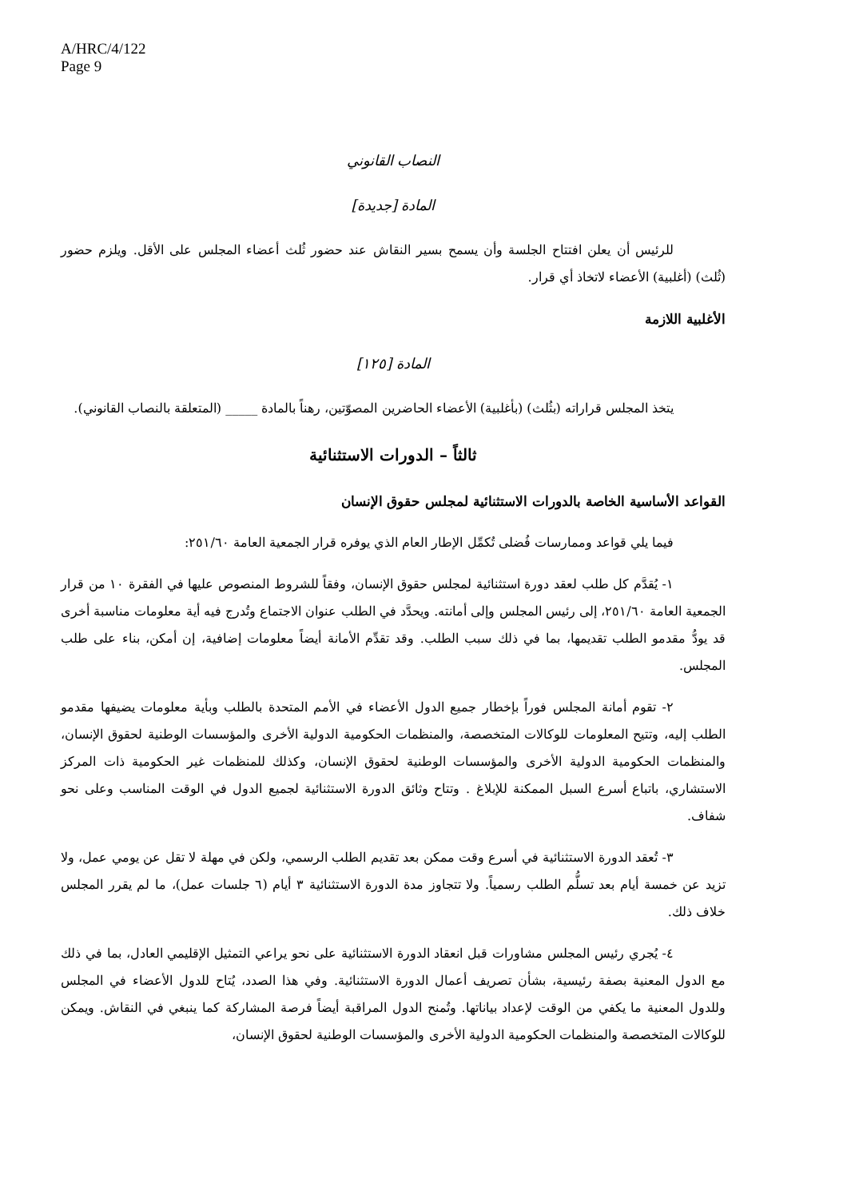A/HRC/4/122
Page 9
النصاب القانوني
المادة [جديدة]
للرئيس أن يعلن افتتاح الجلسة وأن يسمح بسير النقاش عند حضور ثُلث أعضاء المجلس على الأقل. ويلزم حضور (ثُلث) (أغلبية) الأعضاء لاتخاذ أي قرار.
الأغلبية اللازمة
المادة [١٢٥]
يتخذ المجلس قراراته (بثُلث) (بأغلبية) الأعضاء الحاضرين المصوّتين، رهناً بالمادة _____ (المتعلقة بالنصاب القانوني).
ثالثاً – الدورات الاستثنائية
القواعد الأساسية الخاصة بالدورات الاستثنائية لمجلس حقوق الإنسان
فيما يلي قواعد وممارسات فُضلى تُكمِّل الإطار العام الذي يوفره قرار الجمعية العامة ٢٥١/٦٠:
١- يُقدَّم كل طلب لعقد دورة استثنائية لمجلس حقوق الإنسان، وفقاً للشروط المنصوص عليها في الفقرة ١٠ من قرار الجمعية العامة ٢٥١/٦٠، إلى رئيس المجلس وإلى أمانته. ويحدَّد في الطلب عنوان الاجتماع وتُدرج فيه أية معلومات مناسبة أخرى قد يودُّ مقدمو الطلب تقديمها، بما في ذلك سبب الطلب. وقد تقدِّم الأمانة أيضاً معلومات إضافية، إن أمكن، بناء على طلب المجلس.
٢- تقوم أمانة المجلس فوراً بإخطار جميع الدول الأعضاء في الأمم المتحدة بالطلب وبأية معلومات يضيفها مقدمو الطلب إليه، وتتيح المعلومات للوكالات المتخصصة، والمنظمات الحكومية الدولية الأخرى والمؤسسات الوطنية لحقوق الإنسان، والمنظمات الحكومية الدولية الأخرى والمؤسسات الوطنية لحقوق الإنسان، وكذلك للمنظمات غير الحكومية ذات المركز الاستشاري، باتباع أسرع السبل الممكنة للإبلاغ . وتتاح وثائق الدورة الاستثنائية لجميع الدول في الوقت المناسب وعلى نحو شفاف.
٣- تُعقد الدورة الاستثنائية في أسرع وقت ممكن بعد تقديم الطلب الرسمي، ولكن في مهلة لا تقل عن يومي عمل، ولا تزيد عن خمسة أيام بعد تسلُّم الطلب رسمياً. ولا تتجاوز مدة الدورة الاستثنائية ٣ أيام (٦ جلسات عمل)، ما لم يقرر المجلس خلاف ذلك.
٤- يُجري رئيس المجلس مشاورات قبل انعقاد الدورة الاستثنائية على نحو يراعي التمثيل الإقليمي العادل، بما في ذلك مع الدول المعنية بصفة رئيسية، بشأن تصريف أعمال الدورة الاستثنائية. وفي هذا الصدد، يُتاح للدول الأعضاء في المجلس وللدول المعنية ما يكفي من الوقت لإعداد بياناتها. وتُمنح الدول المراقبة أيضاً فرصة المشاركة كما ينبغي في النقاش. ويمكن للوكالات المتخصصة والمنظمات الحكومية الدولية الأخرى والمؤسسات الوطنية لحقوق الإنسان،